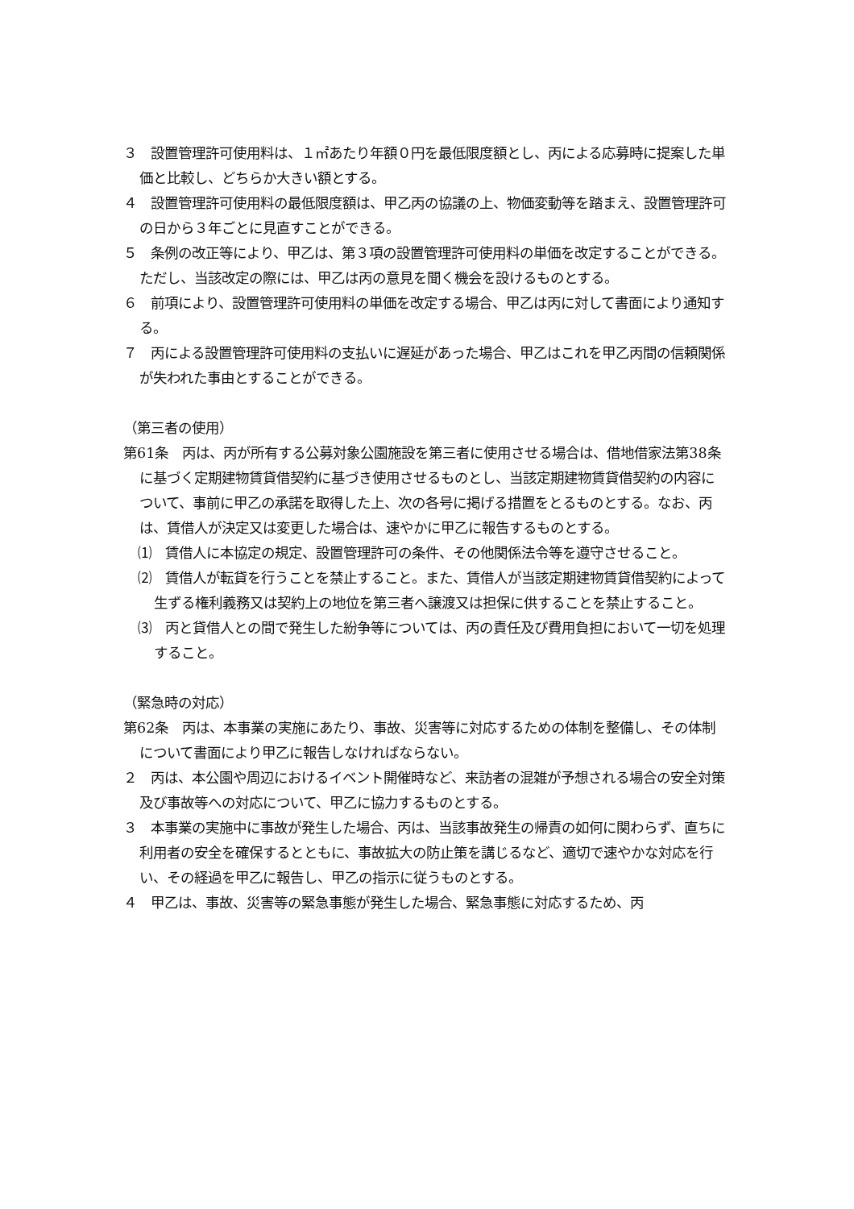３　設置管理許可使用料は、１㎡あたり年額０円を最低限度額とし、丙による応募時に提案した単価と比較し、どちらか大きい額とする。
４　設置管理許可使用料の最低限度額は、甲乙丙の協議の上、物価変動等を踏まえ、設置管理許可の日から３年ごとに見直すことができる。
５　条例の改正等により、甲乙は、第３項の設置管理許可使用料の単価を改定することができる。ただし、当該改定の際には、甲乙は丙の意見を聞く機会を設けるものとする。
６　前項により、設置管理許可使用料の単価を改定する場合、甲乙は丙に対して書面により通知する。
７　丙による設置管理許可使用料の支払いに遅延があった場合、甲乙はこれを甲乙丙間の信頼関係が失われた事由とすることができる。
（第三者の使用）
第61条　丙は、丙が所有する公募対象公園施設を第三者に使用させる場合は、借地借家法第38条に基づく定期建物賃貸借契約に基づき使用させるものとし、当該定期建物賃貸借契約の内容について、事前に甲乙の承諾を取得した上、次の各号に掲げる措置をとるものとする。なお、丙は、賃借人が決定又は変更した場合は、速やかに甲乙に報告するものとする。
⑴　賃借人に本協定の規定、設置管理許可の条件、その他関係法令等を遵守させること。
⑵　賃借人が転貸を行うことを禁止すること。また、賃借人が当該定期建物賃貸借契約によって生ずる権利義務又は契約上の地位を第三者へ譲渡又は担保に供することを禁止すること。
⑶　丙と貸借人との間で発生した紛争等については、丙の責任及び費用負担において一切を処理すること。
（緊急時の対応）
第62条　丙は、本事業の実施にあたり、事故、災害等に対応するための体制を整備し、その体制について書面により甲乙に報告しなければならない。
２　丙は、本公園や周辺におけるイベント開催時など、来訪者の混雑が予想される場合の安全対策及び事故等への対応について、甲乙に協力するものとする。
３　本事業の実施中に事故が発生した場合、丙は、当該事故発生の帰責の如何に関わらず、直ちに利用者の安全を確保するとともに、事故拡大の防止策を講じるなど、適切で速やかな対応を行い、その経過を甲乙に報告し、甲乙の指示に従うものとする。
４　甲乙は、事故、災害等の緊急事態が発生した場合、緊急事態に対応するため、丙